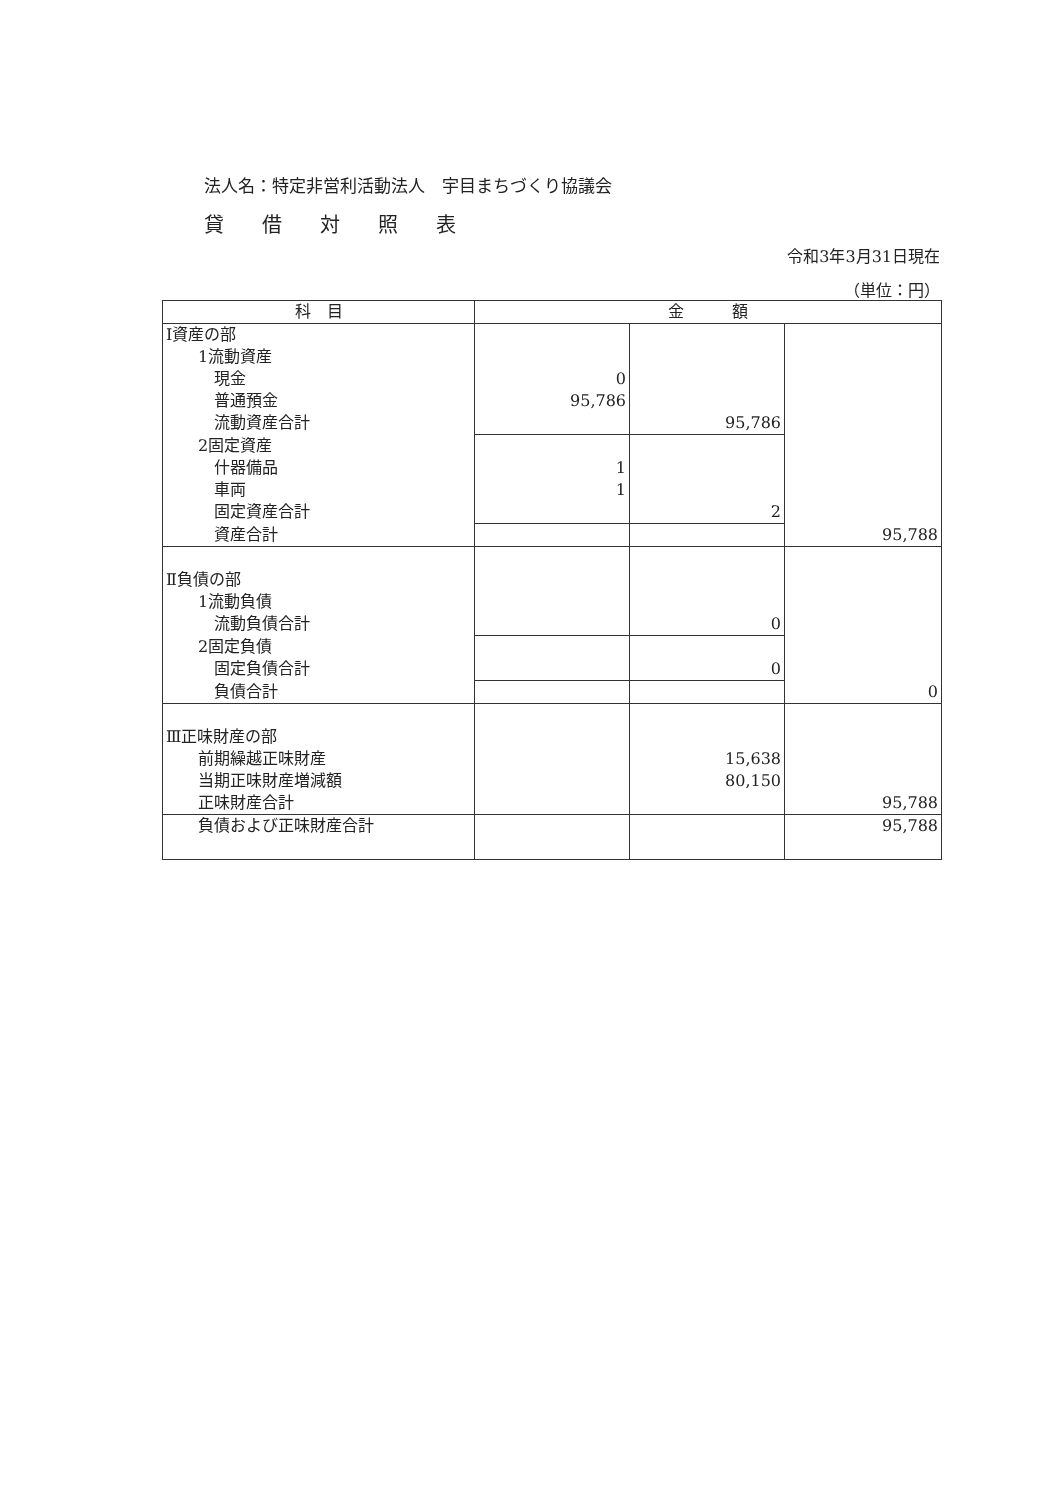法人名：特定非営利活動法人　宇目まちづくり協議会
貸借対照表
令和3年3月31日現在
（単位：円）
| 科 目 | 金 額 | | |
| --- | --- | --- | --- |
| Ⅰ資産の部 | | | |
| 1流動資産 | | | |
| 現金 | 0 | | |
| 普通預金 | 95,786 | | |
| 流動資産合計 | | 95,786 | |
| 2固定資産 | | | |
| 什器備品 | 1 | | |
| 車両 | 1 | | |
| 固定資産合計 | | 2 | |
| 資産合計 | | | 95,788 |
| Ⅱ負債の部 | | | |
| 1流動負債 | | | |
| 流動負債合計 | | 0 | |
| 2固定負債 | | | |
| 固定負債合計 | | 0 | |
| 負債合計 | | | 0 |
| Ⅲ正味財産の部 | | | |
| 前期繰越正味財産 | | 15,638 | |
| 当期正味財産増減額 | | 80,150 | |
| 正味財産合計 | | | 95,788 |
| 負債および正味財産合計 | | | 95,788 |